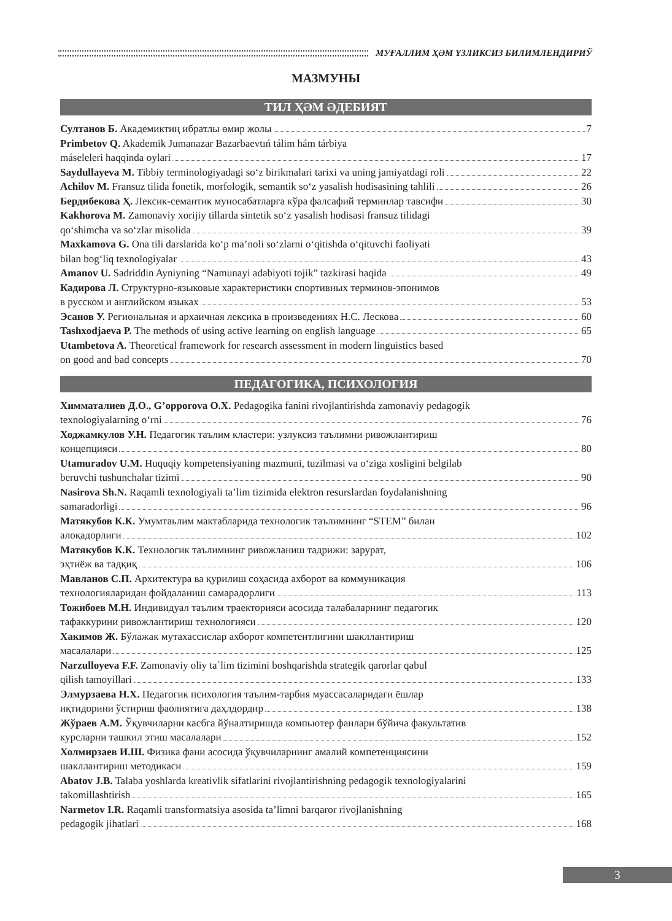МУҒАЛЛИМ ҲӘМ ҮЗЛИКСИЗ БИЛИМЛЕНДИРИЎ
МАЗМУНЫ
ТИЛ ҲӘМ ӘДЕБИЯТ
Султанов Б. Академиктиң ибратлы өмир жолы 7
Primbetov Q. Akademik Jumanazar Bazarbaevtıń tálim hám tárbiya
máseleleri haqqinda oylari 17
Saydullayeva M. Tibbiy terminologiyadagi so‘z birikmalari tarixi va uning jamiyatdagi roli 22
Achilov M. Fransuz tilida fonetik, morfologik, semantik so‘z yasalish hodisasining tahlili 26
Бердибекова Ҳ. Лексик-семантик муносабатларга кўра фалсафий терминлар тавсифи 30
Kakhorova M. Zamonaviy xorijiy tillarda sintetik so‘z yasalish hodisasi fransuz tilidagi
qo‘shimcha va so‘zlar misolida 39
Maxkamova G. Ona tili darslarida ko‘p ma’noli so‘zlarni o‘qitishda o‘qituvchi faoliyati
bilan bog‘liq texnologiyalar 43
Amanov U. Sadriddin Ayniyning “Namunayi adabiyoti tojik” tazkirasi haqida 49
Кадирова Л. Структурно-языковые характеристики спортивных терминов-эпонимов
в русском и английском языках 53
Эсанов У. Региональная и архаичная лексика в произведениях Н.С. Лескова 60
Tashxodjaeva P. The methods of using active learning on english language 65
Utambetova A. Theoretical framework for research assessment in modern linguistics based
on good and bad concepts 70
ПЕДАГОГИКА, ПСИХОЛОГИЯ
Химматалиев Д.О., G’opporova O.X. Pedagogika fanini rivojlantirishda zamonaviy pedagogik
texnologiyalarning o‘rni 76
Ходжамкулов У.Н. Педагогик таълим кластери: узлуксиз таълимни ривожлантириш
концепцияси 80
Utamuradov U.M. Huquqiy kompetensiyaning mazmuni, tuzilmasi va o‘ziga xosligini belgilab
beruvchi tushunchalar tizimi 90
Nasirova Sh.N. Raqamli texnologiyali ta’lim tizimida elektron resurslardan foydalanishning
samaradorligi 96
Матякубов К.К. Умумтаьлим мактабларида технологик таълимнинг “STEM” билан
алоқадорлиги 102
Матякубов К.К. Технологик таълимнинг ривожланиш тадрижи: зарурат,
эҳтиёж ва тадқиқ 106
Мавланов С.П. Архитектура ва қурилиш соҳасида ахборот ва коммуникация
технологияларидан фойдаланиш самарадорлиги 113
Тожибоев М.Н. Индивидуал таълим траекторияси асосида талабаларнинг педагогик
тафаккурини ривожлантириш технологияси 120
Хакимов Ж. Бўлажак мутахассислар ахборот компетентлигини шакллантириш
масалалари 125
Narzulloyeva F.F. Zamonaviy oliy ta`lim tizimini boshqarishda strategik qarorlar qabul
qilish tamoyillari 133
Элмурзаева Н.Х. Педагогик психология таълим-тарбия муассасаларидаги ёшлар
иқтидорини ўстириш фаолиятига даҳлдордир 138
Жўраев А.М. Ўқувчиларни касбга йўналтиришда компьютер фанлари бўйича факультатив
курсларни ташкил этиш масалалари 152
Холмирзаев И.Ш. Физика фани асосида ўқувчиларнинг амалий компетенциясини
шакллантириш методикаси 159
Abatov J.B. Talaba yoshlarda kreativlik sifatlarini rivojlantirishning pedagogik texnologiyalarini
takomillashtirish 165
Narmetov I.R. Raqamli transformatsiya asosida ta’limni barqaror rivojlanishning
pedagogik jihatlari 168
3